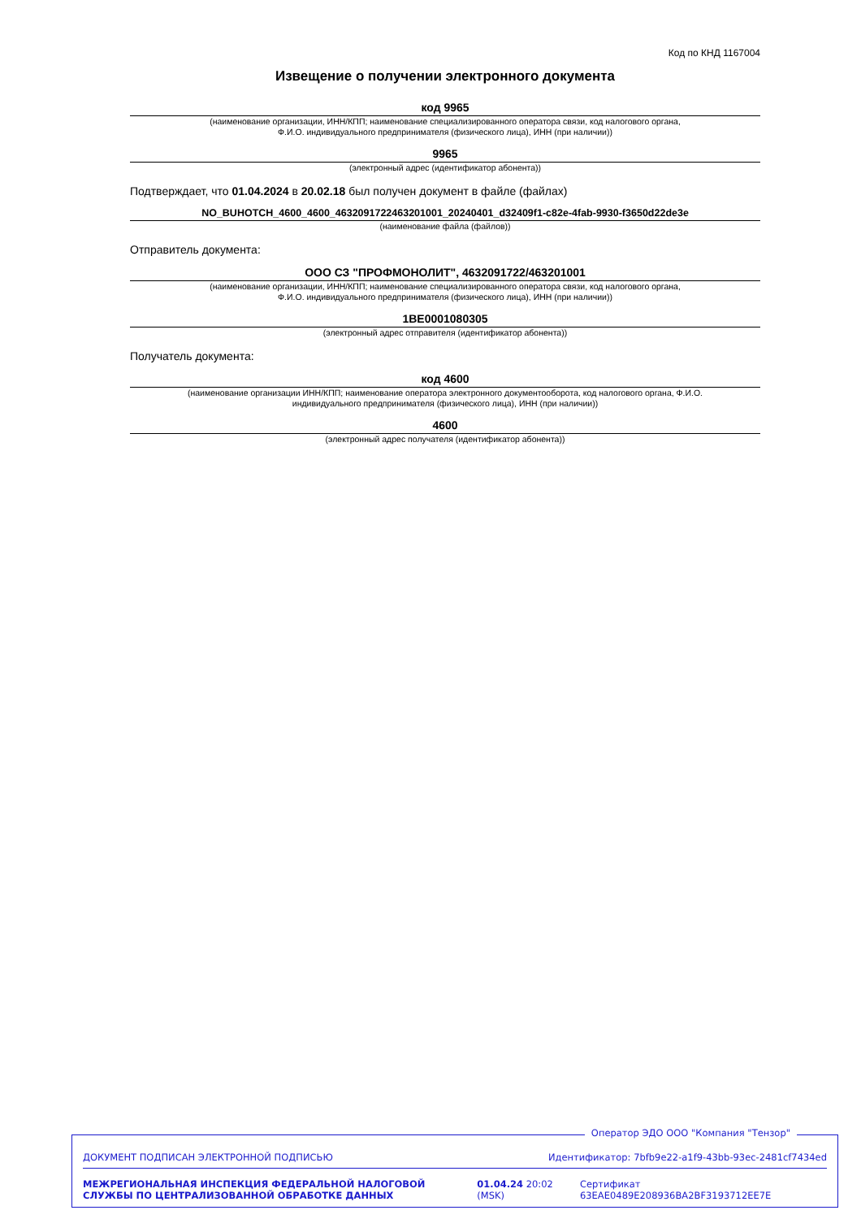Код по КНД 1167004
Извещение о получении электронного документа
код 9965
(наименование организации, ИНН/КПП; наименование специализированного оператора связи, код налогового органа,
Ф.И.О. индивидуального предпринимателя (физического лица), ИНН (при наличии))
9965
(электронный адрес (идентификатор абонента))
Подтверждает, что 01.04.2024 в 20.02.18 был получен документ в файле (файлах)
NO_BUHOTCH_4600_4600_4632091722463201001_20240401_d32409f1-c82e-4fab-9930-f3650d22de3e
(наименование файла (файлов))
Отправитель документа:
ООО СЗ "ПРОФМОНОЛИТ", 4632091722/463201001
(наименование организации, ИНН/КПП; наименование специализированного оператора связи, код налогового органа,
Ф.И.О. индивидуального предпринимателя (физического лица), ИНН (при наличии))
1BE0001080305
(электронный адрес отправителя (идентификатор абонента))
Получатель документа:
код 4600
(наименование организации ИНН/КПП; наименование оператора электронного документооборота, код налогового органа, Ф.И.О.
индивидуального предпринимателя (физического лица), ИНН (при наличии))
4600
(электронный адрес получателя (идентификатор абонента))
Оператор ЭДО ООО "Компания "Тензор"
ДОКУМЕНТ ПОДПИСАН ЭЛЕКТРОННОЙ ПОДПИСЬЮ Идентификатор: 7bfb9e22-a1f9-43bb-93ec-2481cf7434ed
МЕЖРЕГИОНАЛЬНАЯ ИНСПЕКЦИЯ ФЕДЕРАЛЬНОЙ НАЛОГОВОЙ СЛУЖБЫ ПО ЦЕНТРАЛИЗОВАННОЙ ОБРАБОТКЕ ДАННЫХ
01.04.24 20:02 (MSK)
Сертификат 63EAE0489E208936BA2BF3193712EE7E